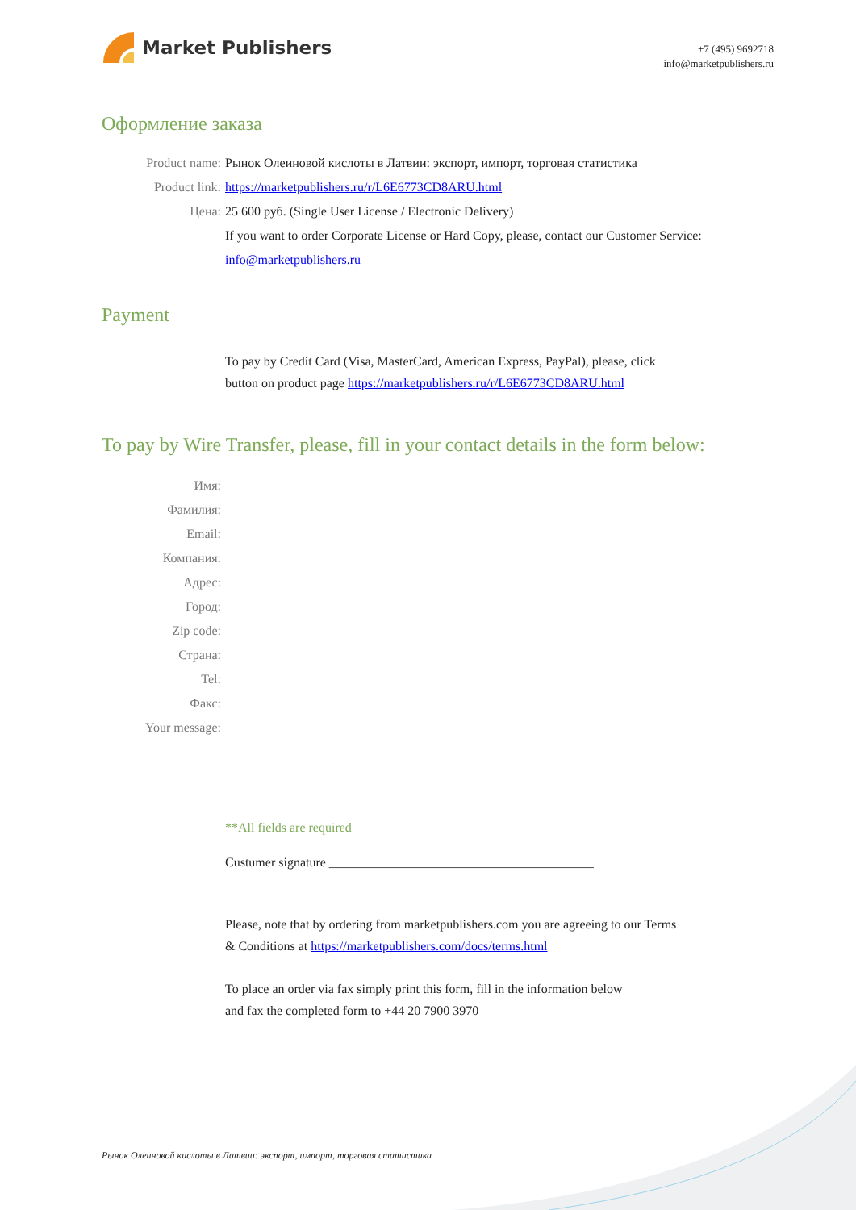Market Publishers
+7 (495) 9692718
info@marketpublishers.ru
Оформление заказа
Product name: Рынок Олеиновой кислоты в Латвии: экспорт, импорт, торговая статистика
Product link: https://marketpublishers.ru/r/L6E6773CD8ARU.html
Цена: 25 600 руб. (Single User License / Electronic Delivery)
If you want to order Corporate License or Hard Copy, please, contact our Customer Service:
info@marketpublishers.ru
Payment
To pay by Credit Card (Visa, MasterCard, American Express, PayPal), please, click
button on product page https://marketpublishers.ru/r/L6E6773CD8ARU.html
To pay by Wire Transfer, please, fill in your contact details in the form below:
Имя:
Фамилия:
Email:
Компания:
Адрес:
Город:
Zip code:
Страна:
Tel:
Факс:
Your message:
**All fields are required
Custumer signature _________________________________________
Please, note that by ordering from marketpublishers.com you are agreeing to our Terms
& Conditions at https://marketpublishers.com/docs/terms.html
To place an order via fax simply print this form, fill in the information below
and fax the completed form to +44 20 7900 3970
Рынок Олеиновой кислоты в Латвии: экспорт, импорт, торговая статистика